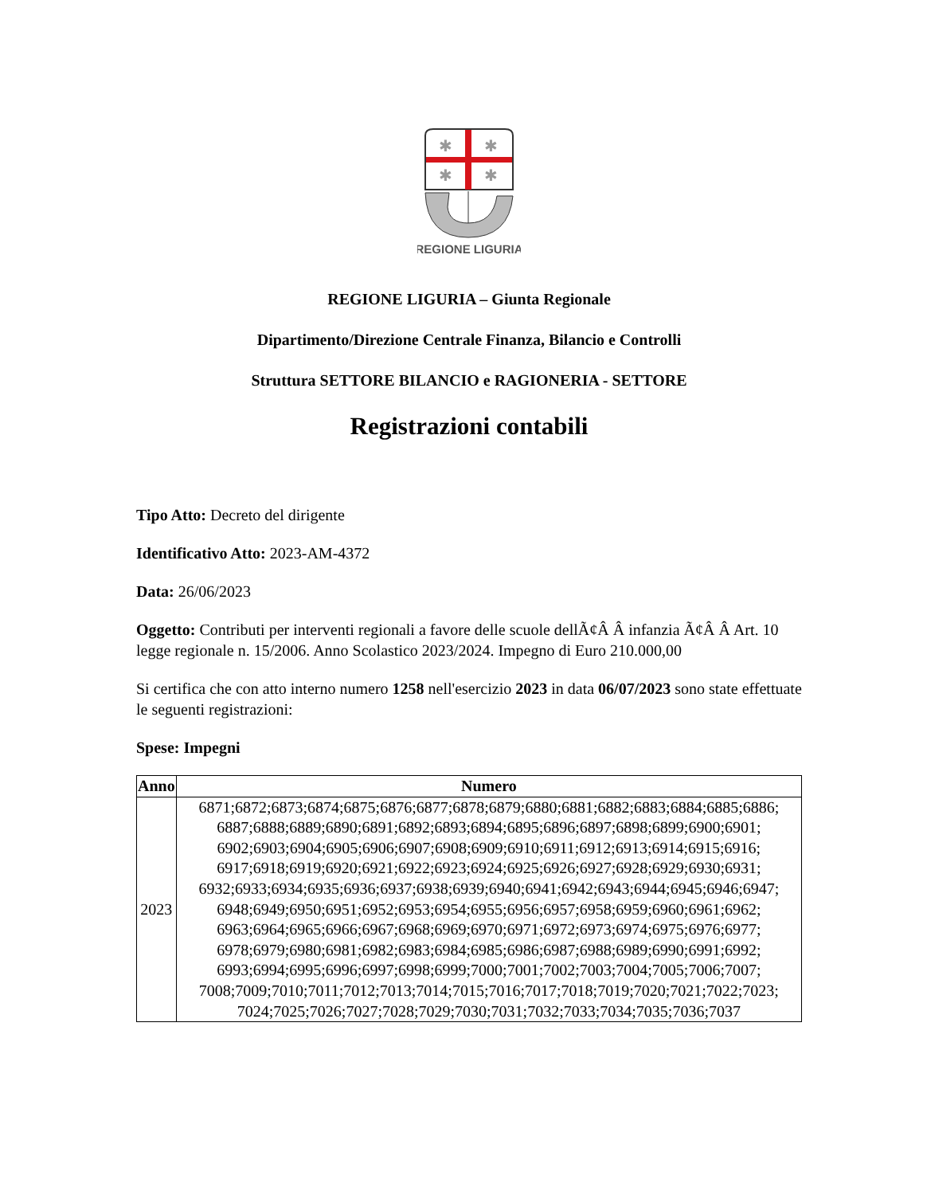✱
✱
✱
✱
REGIONE LIGURIA
REGIONE LIGURIA – Giunta Regionale
Dipartimento/Direzione Centrale Finanza, Bilancio e Controlli
Struttura SETTORE BILANCIO e RAGIONERIA - SETTORE
Registrazioni contabili
Tipo Atto: Decreto del dirigente
Identificativo Atto: 2023-AM-4372
Data: 26/06/2023
Oggetto: Contributi per interventi regionali a favore delle scuole dellÃ¢Â Â infanzia Ã¢Â Â Art. 10 legge regionale n. 15/2006. Anno Scolastico 2023/2024. Impegno di Euro 210.000,00
Si certifica che con atto interno numero 1258 nell'esercizio 2023 in data 06/07/2023 sono state effettuate le seguenti registrazioni:
Spese: Impegni
| Anno | Numero |
| --- | --- |
| 2023 | 6871;6872;6873;6874;6875;6876;6877;6878;6879;6880;6881;6882;6883;6884;6885;6886; 6887;6888;6889;6890;6891;6892;6893;6894;6895;6896;6897;6898;6899;6900;6901; 6902;6903;6904;6905;6906;6907;6908;6909;6910;6911;6912;6913;6914;6915;6916; 6917;6918;6919;6920;6921;6922;6923;6924;6925;6926;6927;6928;6929;6930;6931; 6932;6933;6934;6935;6936;6937;6938;6939;6940;6941;6942;6943;6944;6945;6946;6947; 6948;6949;6950;6951;6952;6953;6954;6955;6956;6957;6958;6959;6960;6961;6962; 6963;6964;6965;6966;6967;6968;6969;6970;6971;6972;6973;6974;6975;6976;6977; 6978;6979;6980;6981;6982;6983;6984;6985;6986;6987;6988;6989;6990;6991;6992; 6993;6994;6995;6996;6997;6998;6999;7000;7001;7002;7003;7004;7005;7006;7007; 7008;7009;7010;7011;7012;7013;7014;7015;7016;7017;7018;7019;7020;7021;7022;7023; 7024;7025;7026;7027;7028;7029;7030;7031;7032;7033;7034;7035;7036;7037 |